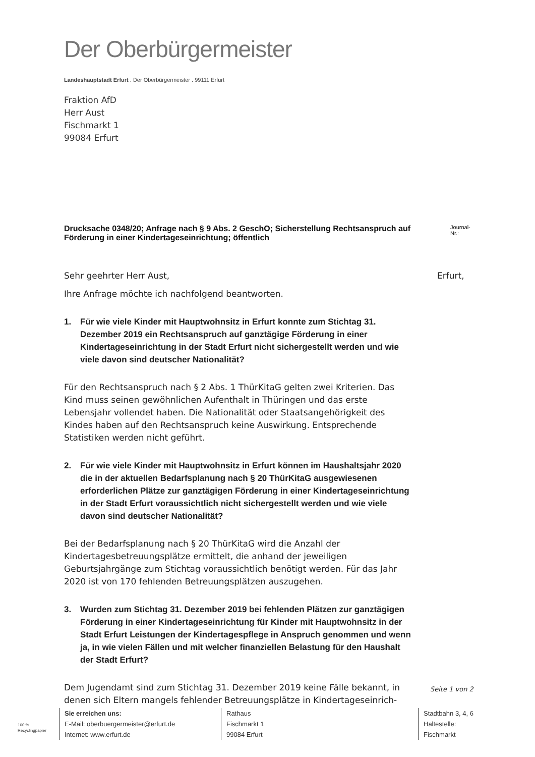Der Oberbürgermeister
Landeshauptstadt Erfurt . Der Oberbürgermeister . 99111 Erfurt
Fraktion AfD
Herr Aust
Fischmarkt 1
99084 Erfurt
Drucksache 0348/20; Anfrage nach § 9 Abs. 2 GeschO; Sicherstellung Rechtsanspruch auf Förderung in einer Kindertageseinrichtung; öffentlich Journal-Nr.:
Sehr geehrter Herr Aust, Erfurt,
Ihre Anfrage möchte ich nachfolgend beantworten.
1. Für wie viele Kinder mit Hauptwohnsitz in Erfurt konnte zum Stichtag 31. Dezember 2019 ein Rechtsanspruch auf ganztägige Förderung in einer Kindertageseinrichtung in der Stadt Erfurt nicht sichergestellt werden und wie viele davon sind deutscher Nationalität?
Für den Rechtsanspruch nach § 2 Abs. 1 ThürKitaG gelten zwei Kriterien. Das Kind muss seinen gewöhnlichen Aufenthalt in Thüringen und das erste Lebensjahr vollendet haben. Die Nationalität oder Staatsangehörigkeit des Kindes haben auf den Rechtsanspruch keine Auswirkung. Entsprechende Statistiken werden nicht geführt.
2. Für wie viele Kinder mit Hauptwohnsitz in Erfurt können im Haushaltsjahr 2020 die in der aktuellen Bedarfsplanung nach § 20 ThürKitaG ausgewiesenen erforderlichen Plätze zur ganztägigen Förderung in einer Kindertageseinrichtung in der Stadt Erfurt voraussichtlich nicht sichergestellt werden und wie viele davon sind deutscher Nationalität?
Bei der Bedarfsplanung nach § 20 ThürKitaG wird die Anzahl der Kindertagesbetreuungsplätze ermittelt, die anhand der jeweiligen Geburtsjahrgänge zum Stichtag voraussichtlich benötigt werden. Für das Jahr 2020 ist von 170 fehlenden Betreuungsplätzen auszugehen.
3. Wurden zum Stichtag 31. Dezember 2019 bei fehlenden Plätzen zur ganztägigen Förderung in einer Kindertageseinrichtung für Kinder mit Hauptwohnsitz in der Stadt Erfurt Leistungen der Kindertagespflege in Anspruch genommen und wenn ja, in wie vielen Fällen und mit welcher finanziellen Belastung für den Haushalt der Stadt Erfurt?
Dem Jugendamt sind zum Stichtag 31. Dezember 2019 keine Fälle bekannt, in denen sich Eltern mangels fehlender Betreuungsplätze in Kindertageseinrich-
Seite 1 von 2
100 %
Recyclingpapier
Sie erreichen uns:
E-Mail: oberbuergermeister@erfurt.de
Internet: www.erfurt.de
Rathaus
Fischmarkt 1
99084 Erfurt
Stadtbahn 3, 4, 6
Haltestelle:
Fischmarkt